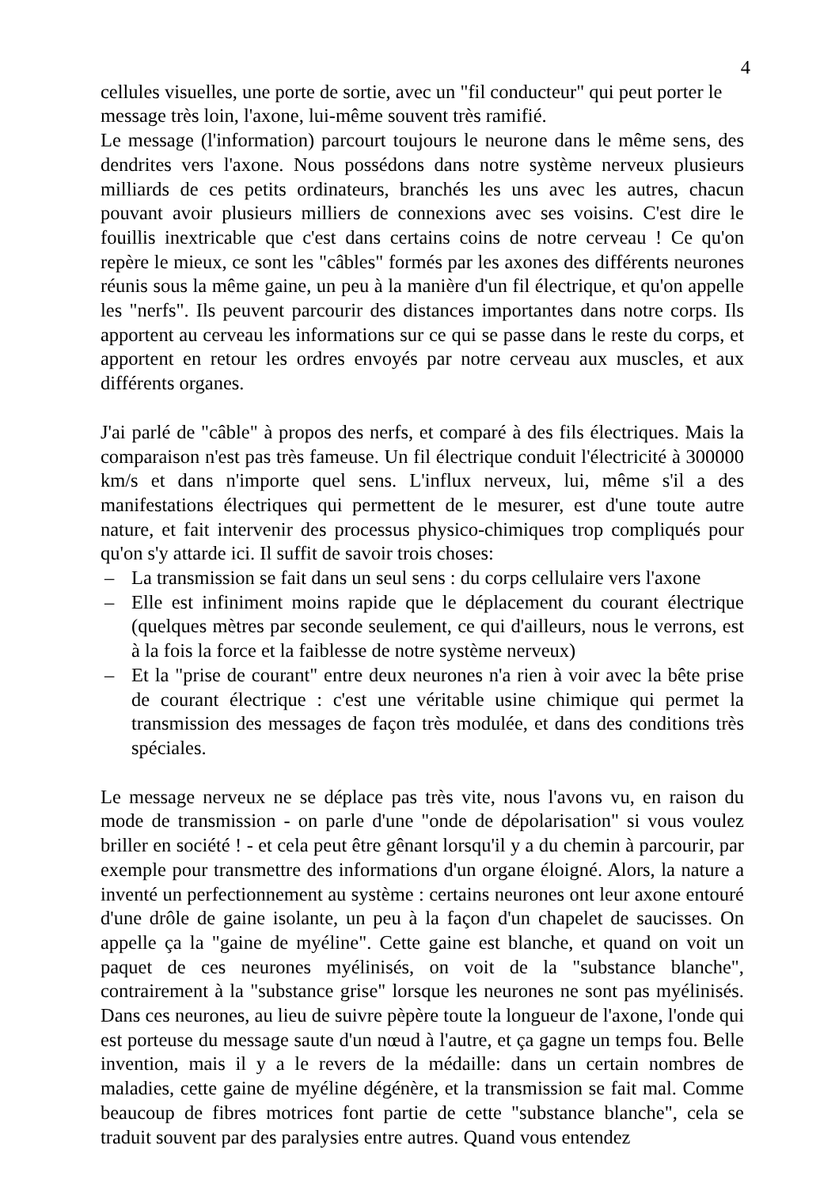4
cellules visuelles, une porte de sortie, avec un "fil conducteur" qui peut porter le message très loin, l'axone, lui-même souvent très ramifié.
Le message (l'information) parcourt toujours le neurone dans le même sens, des dendrites vers l'axone. Nous possédons dans notre système nerveux plusieurs milliards de ces petits ordinateurs, branchés les uns avec les autres, chacun pouvant avoir plusieurs milliers de connexions avec ses voisins. C'est dire le fouillis inextricable que c'est dans certains coins de notre cerveau ! Ce qu'on repère le mieux, ce sont les "câbles" formés par les axones des différents neurones réunis sous la même gaine, un peu à la manière d'un fil électrique, et qu'on appelle les "nerfs". Ils peuvent parcourir des distances importantes dans notre corps. Ils apportent au cerveau les informations sur ce qui se passe dans le reste du corps, et apportent en retour les ordres envoyés par notre cerveau aux muscles, et aux différents organes.
J'ai parlé de "câble" à propos des nerfs, et comparé à des fils électriques. Mais la comparaison n'est pas très fameuse. Un fil électrique conduit l'électricité à 300000 km/s et dans n'importe quel sens. L'influx nerveux, lui, même s'il a des manifestations électriques qui permettent de le mesurer, est d'une toute autre nature, et fait intervenir des processus physico-chimiques trop compliqués pour qu'on s'y attarde ici. Il suffit de savoir trois choses:
– La transmission se fait dans un seul sens : du corps cellulaire vers l'axone
– Elle est infiniment moins rapide que le déplacement du courant électrique (quelques mètres par seconde seulement, ce qui d'ailleurs, nous le verrons, est à la fois la force et la faiblesse de notre système nerveux)
– Et la "prise de courant" entre deux neurones n'a rien à voir avec la bête prise de courant électrique : c'est une véritable usine chimique qui permet la transmission des messages de façon très modulée, et dans des conditions très spéciales.
Le message nerveux ne se déplace pas très vite, nous l'avons vu, en raison du mode de transmission - on parle d'une "onde de dépolarisation" si vous voulez briller en société ! - et cela peut être gênant lorsqu'il y a du chemin à parcourir, par exemple pour transmettre des informations d'un organe éloigné. Alors, la nature a inventé un perfectionnement au système : certains neurones ont leur axone entouré d'une drôle de gaine isolante, un peu à la façon d'un chapelet de saucisses. On appelle ça la "gaine de myéline". Cette gaine est blanche, et quand on voit un paquet de ces neurones myélinisés, on voit de la "substance blanche", contrairement à la "substance grise" lorsque les neurones ne sont pas myélinisés. Dans ces neurones, au lieu de suivre pèpère toute la longueur de l'axone, l'onde qui est porteuse du message saute d'un nœud à l'autre, et ça gagne un temps fou. Belle invention, mais il y a le revers de la médaille: dans un certain nombres de maladies, cette gaine de myéline dégénère, et la transmission se fait mal. Comme beaucoup de fibres motrices font partie de cette "substance blanche", cela se traduit souvent par des paralysies entre autres. Quand vous entendez